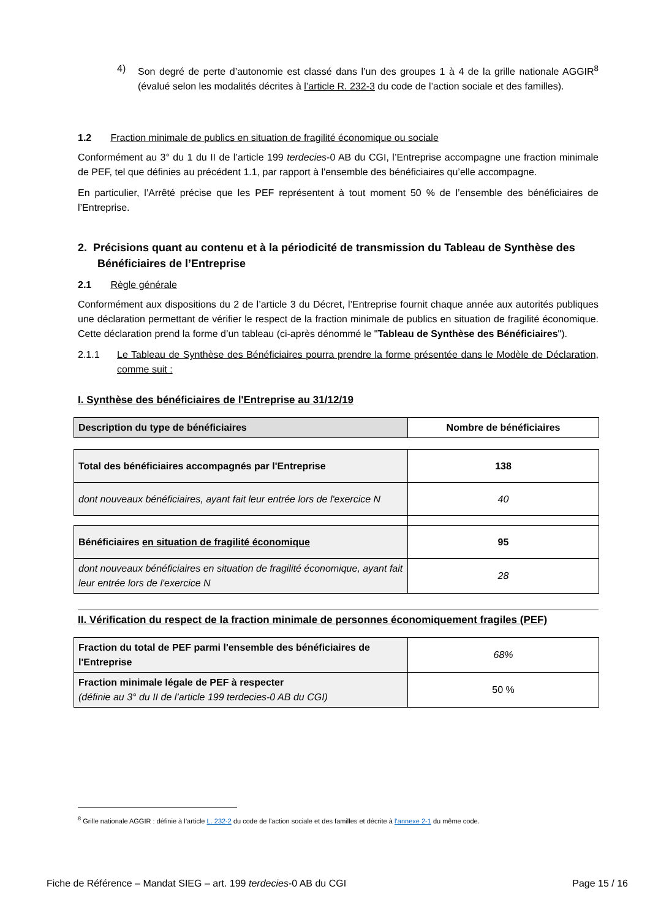4) Son degré de perte d’autonomie est classé dans l’un des groupes 1 à 4 de la grille nationale AGGIR<sup>8</sup> (évalué selon les modalités décrites à l’article R. 232-3 du code de l’action sociale et des familles).
1.2 Fraction minimale de publics en situation de fragilité économique ou sociale
Conformément au 3° du 1 du II de l’article 199 terdecies-0 AB du CGI, l’Entreprise accompagne une fraction minimale de PEF, tel que définies au précédent 1.1, par rapport à l'ensemble des bénéficiaires qu’elle accompagne.
En particulier, l’Arrêté précise que les PEF représentent à tout moment 50 % de l’ensemble des bénéficiaires de l’Entreprise.
2. Précisions quant au contenu et à la périodicité de transmission du Tableau de Synthèse des Bénéficiaires de l’Entreprise
2.1 Règle générale
Conformément aux dispositions du 2 de l’article 3 du Décret, l’Entreprise fournit chaque année aux autorités publiques une déclaration permettant de vérifier le respect de la fraction minimale de publics en situation de fragilité économique. Cette déclaration prend la forme d’un tableau (ci-après dénommé le "Tableau de Synthèse des Bénéficiaires").
2.1.1 Le Tableau de Synthèse des Bénéficiaires pourra prendre la forme présentée dans le Modèle de Déclaration, comme suit :
I. Synthèse des bénéficiaires de l'Entreprise au 31/12/19
| Description du type de bénéficiaires | Nombre de bénéficiaires |
| --- | --- |
| Total des bénéficiaires accompagnés par l'Entreprise | 138 |
| dont nouveaux bénéficiaires, ayant fait leur entrée lors de l'exercice N | 40 |
| Bénéficiaires en situation de fragilité économique | 95 |
| dont nouveaux bénéficiaires en situation de fragilité économique, ayant fait leur entrée lors de l'exercice N | 28 |
II. Vérification du respect de la fraction minimale de personnes économiquement fragiles (PEF)
| Fraction du total de PEF parmi l'ensemble des bénéficiaires de l'Entreprise | 68% |
| Fraction minimale légale de PEF à respecter (définie au 3° du II de l’article 199 terdecies-0 AB du CGI) | 50 % |
<sup>8</sup> Grille nationale AGGIR : définie à l’article L. 232-2 du code de l’action sociale et des familles et décrite à l’annexe 2-1 du même code.
Fiche de Référence – Mandat SIEG – art. 199 terdecies-0 AB du CGI Page 15 / 16